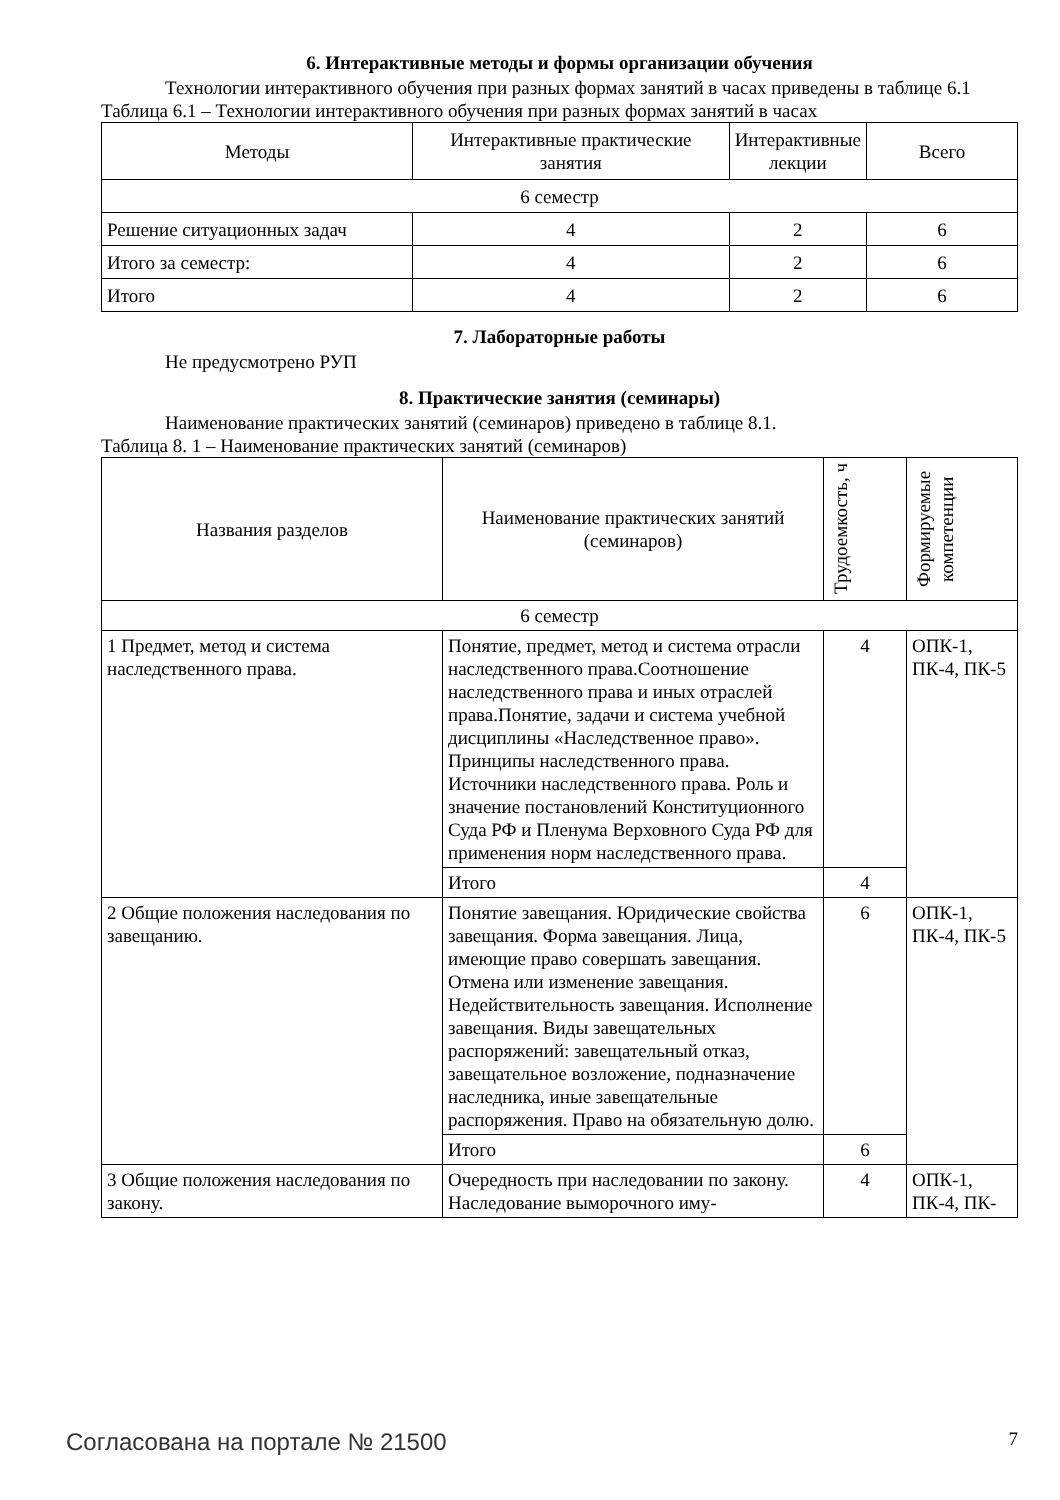6. Интерактивные методы и формы организации обучения
Технологии интерактивного обучения при разных формах занятий в часах приведены в таблице 6.1
Таблица 6.1 – Технологии интерактивного обучения при разных формах занятий в часах
| Методы | Интерактивные практические занятия | Интерактивные лекции | Всего |
| --- | --- | --- | --- |
| 6 семестр | | | |
| Решение ситуационных задач | 4 | 2 | 6 |
| Итого за семестр: | 4 | 2 | 6 |
| Итого | 4 | 2 | 6 |
7. Лабораторные работы
Не предусмотрено РУП
8. Практические занятия (семинары)
Наименование практических занятий (семинаров) приведено в таблице 8.1.
Таблица 8. 1 – Наименование практических занятий (семинаров)
| Названия разделов | Наименование практических занятий (семинаров) | Трудоемкость, ч | Формируемые компетенции |
| --- | --- | --- | --- |
| 6 семестр | | | |
| 1 Предмет, метод и система наследственного права. | Понятие, предмет, метод и система отрасли наследственного права.Соотношение наследственного права и иных отраслей права.Понятие, задачи и система учебной дисциплины «Наследственное право». Принципы наследственного права. Источники наследственного права. Роль и значение постановлений Конституционного Суда РФ и Пленума Верховного Суда РФ для применения норм наследственного права. | 4 | ОПК-1, ПК-4, ПК-5 |
| | Итого | 4 | |
| 2 Общие положения наследования по завещанию. | Понятие завещания. Юридические свойства завещания. Форма завещания. Лица, имеющие право совершать завещания. Отмена или изменение завещания. Недействительность завещания. Исполнение завещания. Виды завещательных распоряжений: завещательный отказ, завещательное возложение, подназначение наследника, иные завещательные распоряжения. Право на обязательную долю. | 6 | ОПК-1, ПК-4, ПК-5 |
| | Итого | 6 | |
| 3 Общие положения наследования по закону. | Очередность при наследовании по закону. Наследование выморочного иму- | 4 | ОПК-1, ПК-4, ПК- |
Согласована на портале № 21500 7